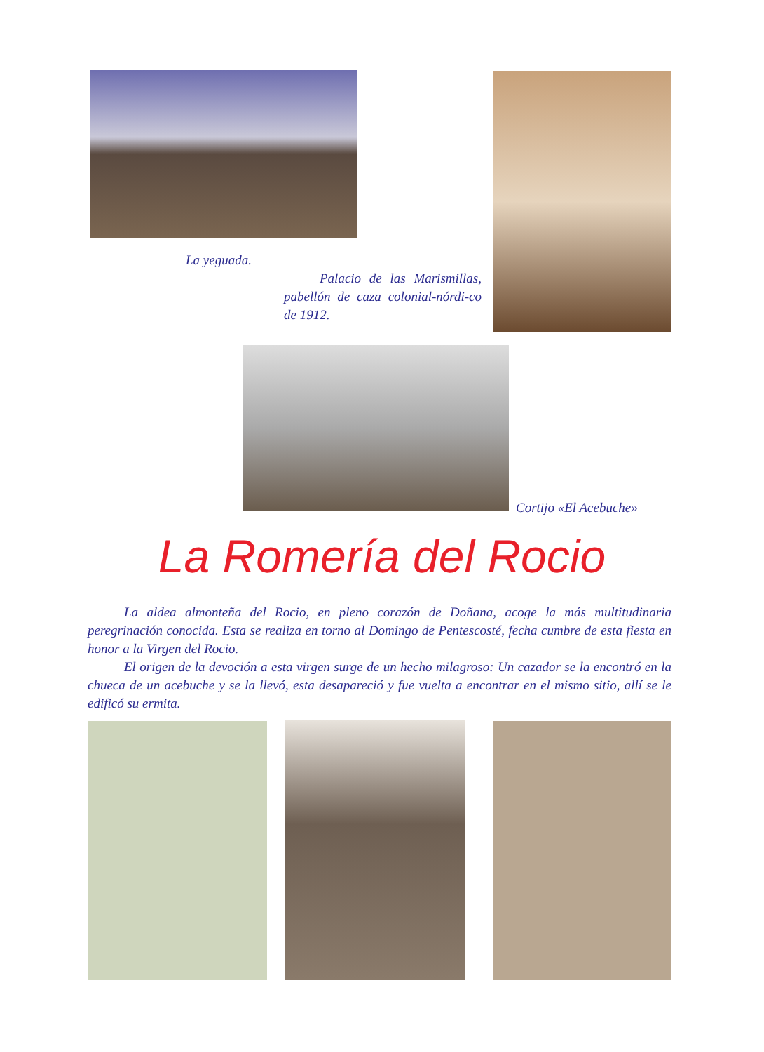La yeguada.
Palacio de las Marismillas, pabellón de caza colonial-nórdi-co de 1912.
Cortijo «El Acebuche»
La Romería del Rocio
La aldea almonteña del Rocio, en pleno corazón de Doñana, acoge la más multitudinaria peregrinación conocida. Esta se realiza en torno al Domingo de Pentescosté, fecha cumbre de esta fiesta en honor a la Virgen del Rocio.
El origen de la devoción a esta virgen surge de un hecho milagroso: Un cazador se la encontró en la chueca de un acebuche y se la llevó, esta desapareció y fue vuelta a encontrar en el mismo sitio, allí se le edificó su ermita.